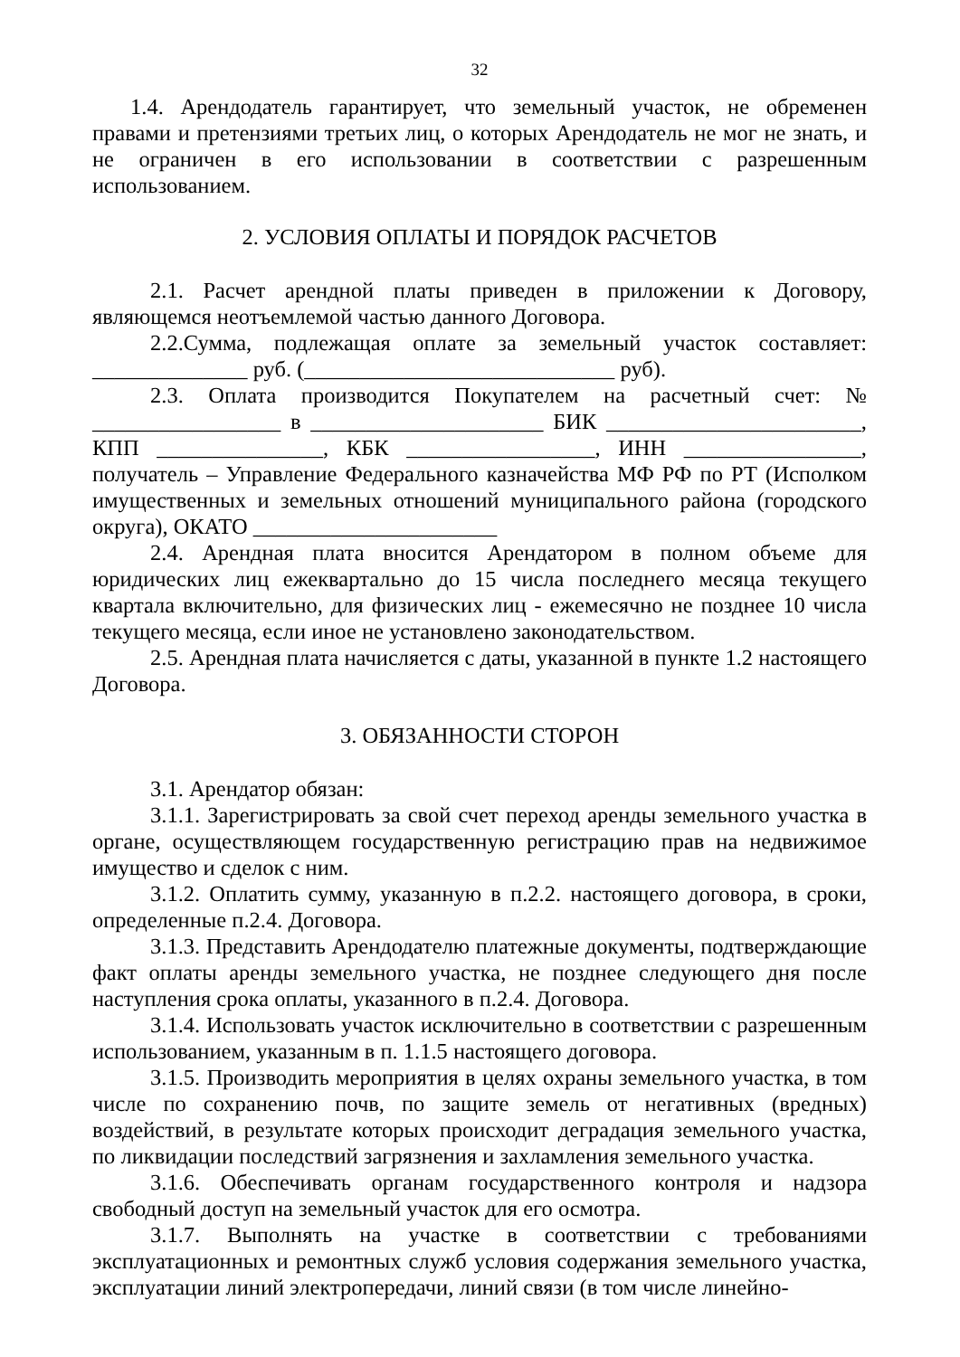32
1.4. Арендодатель гарантирует, что земельный участок, не обременен правами и претензиями третьих лиц, о которых Арендодатель не мог не знать, и не ограничен в его использовании в соответствии с разрешенным использованием.
2. УСЛОВИЯ ОПЛАТЫ И ПОРЯДОК РАСЧЕТОВ
2.1. Расчет арендной платы приведен в приложении к Договору, являющемся неотъемлемой частью данного Договора.
2.2.Сумма, подлежащая оплате за земельный участок составляет: ______________ руб. (____________________________ руб).
2.3. Оплата производится Покупателем на расчетный счет: № _________________ в _____________________ БИК _______________________, КПП _______________, КБК _________________, ИНН ________________, получатель – Управление Федерального казначейства МФ РФ по РТ (Исполком имущественных и земельных отношений муниципального района (городского округа), ОКАТО ______________________
2.4. Арендная плата вносится Арендатором в полном объеме для юридических лиц ежеквартально до 15 числа последнего месяца текущего квартала включительно, для физических лиц - ежемесячно не позднее 10 числа текущего месяца, если иное не установлено законодательством.
2.5. Арендная плата начисляется с даты, указанной в пункте 1.2 настоящего Договора.
3. ОБЯЗАННОСТИ СТОРОН
3.1. Арендатор обязан:
3.1.1. Зарегистрировать за свой счет переход аренды земельного участка в органе, осуществляющем государственную регистрацию прав на недвижимое имущество и сделок с ним.
3.1.2. Оплатить сумму, указанную в п.2.2. настоящего договора, в сроки, определенные п.2.4. Договора.
3.1.3. Представить Арендодателю платежные документы, подтверждающие факт оплаты аренды земельного участка, не позднее следующего дня после наступления срока оплаты, указанного в п.2.4. Договора.
3.1.4. Использовать участок исключительно в соответствии с разрешенным использованием, указанным в п. 1.1.5 настоящего договора.
3.1.5. Производить мероприятия в целях охраны земельного участка, в том числе по сохранению почв, по защите земель от негативных (вредных) воздействий, в результате которых происходит деградация земельного участка, по ликвидации последствий загрязнения и захламления земельного участка.
3.1.6. Обеспечивать органам государственного контроля и надзора свободный доступ на земельный участок для его осмотра.
3.1.7. Выполнять на участке в соответствии с требованиями эксплуатационных и ремонтных служб условия содержания земельного участка, эксплуатации линий электропередачи, линий связи (в том числе линейно-